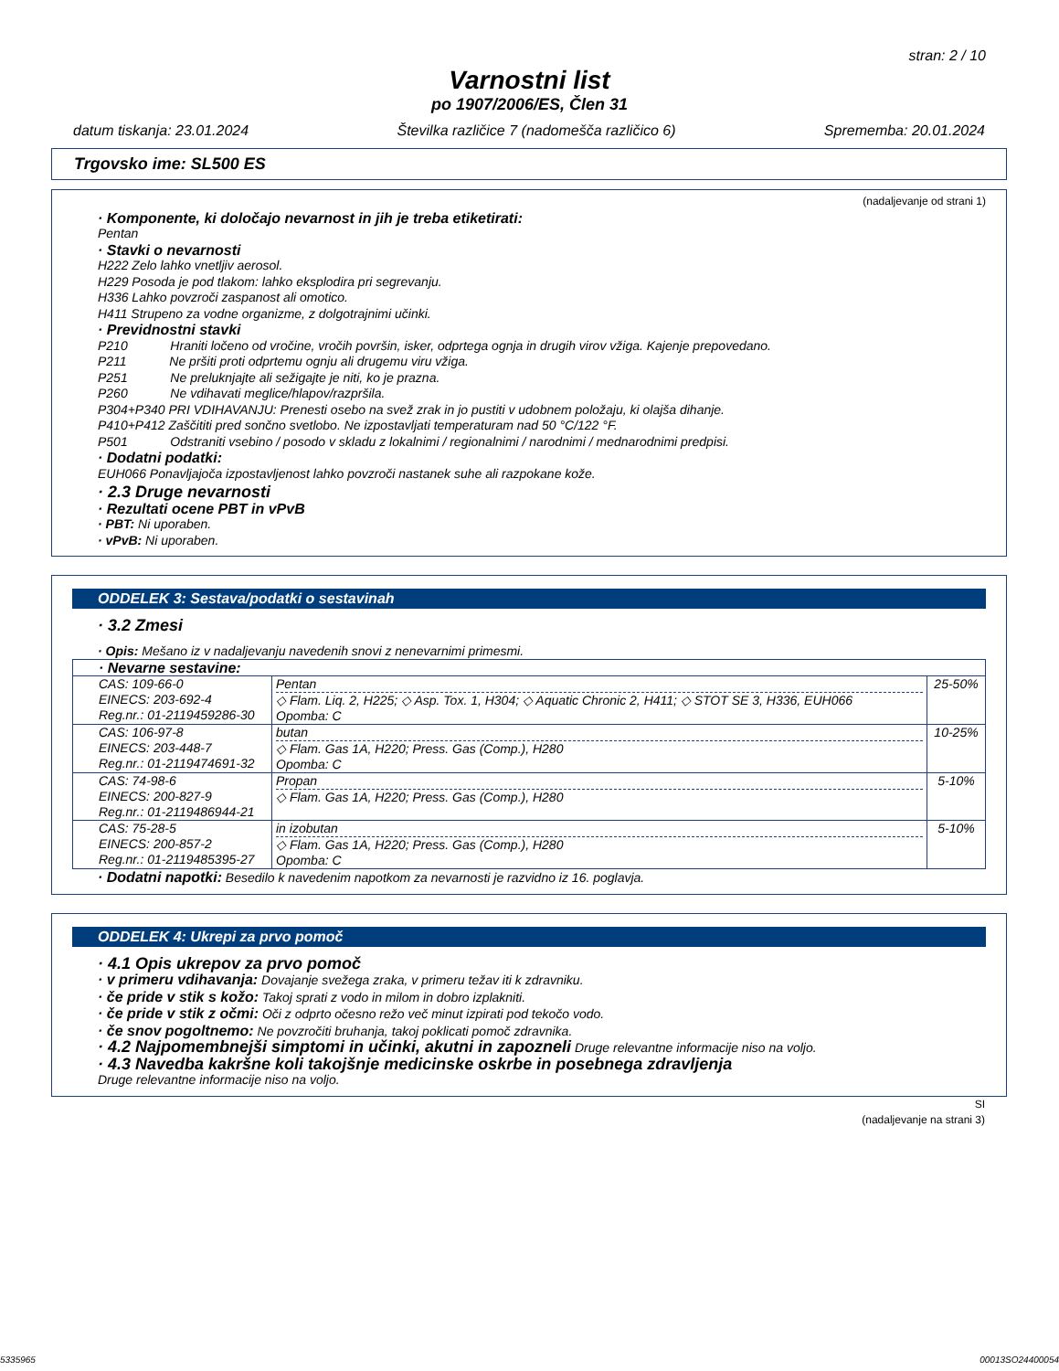stran: 2 / 10
Varnostni list
po 1907/2006/ES, Člen 31
datum tiskanja: 23.01.2024 Številka različice 7 (nadomešča različico 6) Sprememba: 20.01.2024
Trgovsko ime: SL500 ES
(nadaljevanje od strani 1)
· Komponente, ki določajo nevarnost in jih je treba etiketirati:
Pentan
· Stavki o nevarnosti
H222 Zelo lahko vnetljiv aerosol.
H229 Posoda je pod tlakom: lahko eksplodira pri segrevanju.
H336 Lahko povzroči zaspanost ali omotico.
H411 Strupeno za vodne organizme, z dolgotrajnimi učinki.
· Previdnostni stavki
P210 Hraniti ločeno od vročine, vročih površin, isker, odprtega ognja in drugih virov vžiga. Kajenje prepovedano.
P211 Ne pršiti proti odprtemu ognju ali drugemu viru vžiga.
P251 Ne preluknjajte ali sežigajte je niti, ko je prazna.
P260 Ne vdihavati meglice/hlapov/razpršila.
P304+P340 PRI VDIHAVANJU: Prenesti osebo na svež zrak in jo pustiti v udobnem položaju, ki olajša dihanje.
P410+P412 Zaščititi pred sončno svetlobo. Ne izpostavljati temperaturam nad 50 °C/122 °F.
P501 Odstraniti vsebino / posodo v skladu z lokalnimi / regionalnimi / narodnimi / mednarodnimi predpisi.
· Dodatni podatki:
EUH066 Ponavljajoča izpostavljenost lahko povzroči nastanek suhe ali razpokane kože.
· 2.3 Druge nevarnosti
· Rezultati ocene PBT in vPvB
· PBT: Ni uporaben.
· vPvB: Ni uporaben.
ODDELEK 3: Sestava/podatki o sestavinah
· 3.2 Zmesi
· Opis: Mešano iz v nadaljevanju navedenih snovi z nenevarnimi primesmi.
| · Nevarne sestavine: | | |
| CAS: 109-66-0 EINECS: 203-692-4 Reg.nr.: 01-2119459286-30 | Pentan ◇ Flam. Liq. 2, H225; ◇ Asp. Tox. 1, H304; ◇ Aquatic Chronic 2, H411; ◇ STOT SE 3, H336, EUH066 Opomba: C | 25-50% |
| CAS: 106-97-8 EINECS: 203-448-7 Reg.nr.: 01-2119474691-32 | butan ◇ Flam. Gas 1A, H220; Press. Gas (Comp.), H280 Opomba: C | 10-25% |
| CAS: 74-98-6 EINECS: 200-827-9 Reg.nr.: 01-2119486944-21 | Propan ◇ Flam. Gas 1A, H220; Press. Gas (Comp.), H280 | 5-10% |
| CAS: 75-28-5 EINECS: 200-857-2 Reg.nr.: 01-2119485395-27 | in izobutan ◇ Flam. Gas 1A, H220; Press. Gas (Comp.), H280 Opomba: C | 5-10% |
· Dodatni napotki: Besedilo k navedenim napotkom za nevarnosti je razvidno iz 16. poglavja.
ODDELEK 4: Ukrepi za prvo pomoč
· 4.1 Opis ukrepov za prvo pomoč
· v primeru vdihavanja: Dovajanje svežega zraka, v primeru težav iti k zdravniku.
· če pride v stik s kožo: Takoj sprati z vodo in milom in dobro izplakniti.
· če pride v stik z očmi: Oči z odprto očesno režo več minut izpirati pod tekočo vodo.
· če snov pogoltnemo: Ne povzročiti bruhanja, takoj poklicati pomoč zdravnika.
· 4.2 Najpomembnejši simptomi in učinki, akutni in zapozneli Druge relevantne informacije niso na voljo.
· 4.3 Navedba kakršne koli takojšnje medicinske oskrbe in posebnega zdravljenja
Druge relevantne informacije niso na voljo.
SI
(nadaljevanje na strani 3)
5335965 00013SO24400054